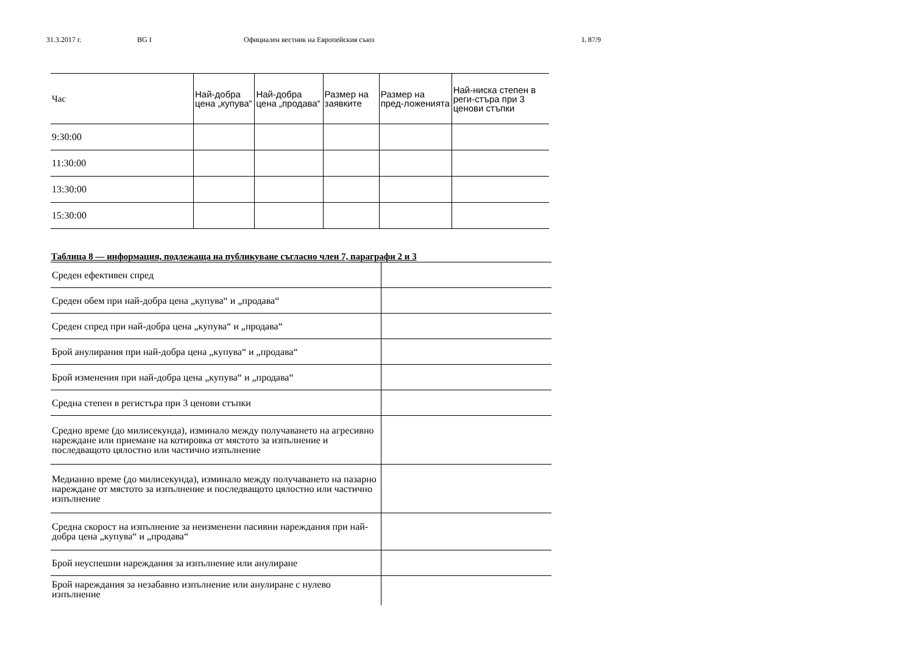31.3.2017 г. BG I Официален вестник на Европейския съюз L 87/9
| Час | Най-добра цена „купува“ | Най-добра цена „продава“ | Размер на заявките | Размер на пред-ложенията | Най-ниска степен в реги-стъра при 3 ценови стъпки |
| --- | --- | --- | --- | --- | --- |
| 9:30:00 | | | | | |
| 11:30:00 | | | | | |
| 13:30:00 | | | | | |
| 15:30:00 | | | | | |
Таблица 8 — информация, подлежаща на публикуване съгласно член 7, параграфи 2 и 3
| Среден ефективен спред | |
| Среден обем при най-добра цена „купува“ и „продава“ | |
| Среден спред при най-добра цена „купува“ и „продава“ | |
| Брой анулирания при най-добра цена „купува“ и „продава“ | |
| Брой изменения при най-добра цена „купува“ и „продава“ | |
| Средна степен в регистъра при 3 ценови стъпки | |
| Средно време (до милисекунда), изминало между получаването на агресивно нареждане или приемане на котировка от мястото за изпълнение и последващото цялостно или частично изпълнение | |
| Медианно време (до милисекунда), изминало между получаването на пазарно нареждане от мястото за изпълнение и последващото цялостно или частично изпълнение | |
| Средна скорост на изпълнение за неизменени пасивни нареждания при най-добра цена „купува“ и „продава“ | |
| Брой неуспешни нареждания за изпълнение или анулиране | |
| Брой нареждания за незабавно изпълнение или анулиране с нулево изпълнение | |